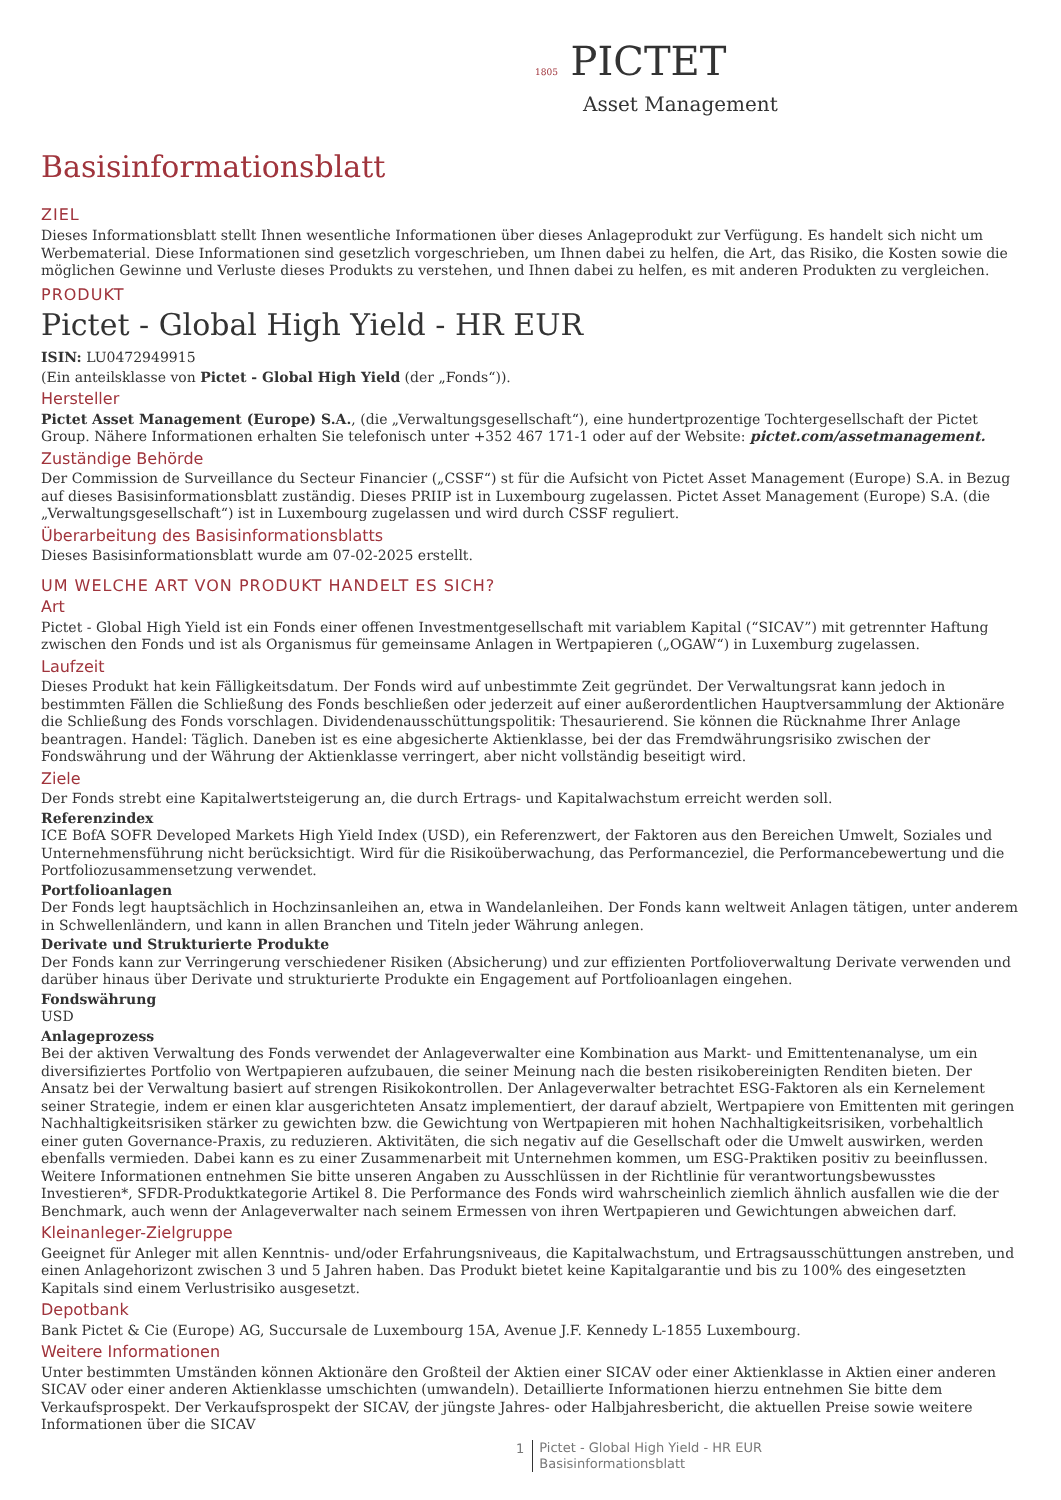1805 PICTET
Asset Management
Basisinformationsblatt
ZIEL
Dieses Informationsblatt stellt Ihnen wesentliche Informationen über dieses Anlageprodukt zur Verfügung. Es handelt sich nicht um Werbematerial. Diese Informationen sind gesetzlich vorgeschrieben, um Ihnen dabei zu helfen, die Art, das Risiko, die Kosten sowie die möglichen Gewinne und Verluste dieses Produkts zu verstehen, und Ihnen dabei zu helfen, es mit anderen Produkten zu vergleichen.
PRODUKT
Pictet - Global High Yield - HR EUR
ISIN: LU0472949915
(Ein anteilsklasse von Pictet - Global High Yield (der „Fonds“)).
Hersteller
Pictet Asset Management (Europe) S.A., (die „Verwaltungsgesellschaft“), eine hundertprozentige Tochtergesellschaft der Pictet Group. Nähere Informationen erhalten Sie telefonisch unter +352 467 171-1 oder auf der Website: pictet.com/assetmanagement.
Zuständige Behörde
Der Commission de Surveillance du Secteur Financier („CSSF“) st für die Aufsicht von Pictet Asset Management (Europe) S.A. in Bezug auf dieses Basisinformationsblatt zuständig. Dieses PRIIP ist in Luxembourg zugelassen. Pictet Asset Management (Europe) S.A. (die „Verwaltungsgesellschaft“) ist in Luxembourg zugelassen und wird durch CSSF reguliert.
Überarbeitung des Basisinformationsblatts
Dieses Basisinformationsblatt wurde am 07-02-2025 erstellt.
UM WELCHE ART VON PRODUKT HANDELT ES SICH?
Art
Pictet - Global High Yield ist ein Fonds einer offenen Investmentgesellschaft mit variablem Kapital (“SICAV”) mit getrennter Haftung zwischen den Fonds und ist als Organismus für gemeinsame Anlagen in Wertpapieren („OGAW“) in Luxemburg zugelassen.
Laufzeit
Dieses Produkt hat kein Fälligkeitsdatum. Der Fonds wird auf unbestimmte Zeit gegründet. Der Verwaltungsrat kann jedoch in bestimmten Fällen die Schließung des Fonds beschließen oder jederzeit auf einer außerordentlichen Hauptversammlung der Aktionäre die Schließung des Fonds vorschlagen. Dividendenausschüttungspolitik: Thesaurierend. Sie können die Rücknahme Ihrer Anlage beantragen. Handel: Täglich. Daneben ist es eine abgesicherte Aktienklasse, bei der das Fremdwährungsrisiko zwischen der Fondswährung und der Währung der Aktienklasse verringert, aber nicht vollständig beseitigt wird.
Ziele
Der Fonds strebt eine Kapitalwertsteigerung an, die durch Ertrags- und Kapitalwachstum erreicht werden soll.
Referenzindex
ICE BofA SOFR Developed Markets High Yield Index (USD), ein Referenzwert, der Faktoren aus den Bereichen Umwelt, Soziales und Unternehmensführung nicht berücksichtigt. Wird für die Risikoüberwachung, das Performanceziel, die Performancebewertung und die Portfoliozusammensetzung verwendet.
Portfolioanlagen
Der Fonds legt hauptsächlich in Hochzinsanleihen an, etwa in Wandelanleihen. Der Fonds kann weltweit Anlagen tätigen, unter anderem in Schwellenländern, und kann in allen Branchen und Titeln jeder Währung anlegen.
Derivate und Strukturierte Produkte
Der Fonds kann zur Verringerung verschiedener Risiken (Absicherung) und zur effizienten Portfolioverwaltung Derivate verwenden und darüber hinaus über Derivate und strukturierte Produkte ein Engagement auf Portfolioanlagen eingehen.
Fondswährung
USD
Anlageprozess
Bei der aktiven Verwaltung des Fonds verwendet der Anlageverwalter eine Kombination aus Markt- und Emittentenanalyse, um ein diversifiziertes Portfolio von Wertpapieren aufzubauen, die seiner Meinung nach die besten risikobereinigten Renditen bieten. Der Ansatz bei der Verwaltung basiert auf strengen Risikokontrollen. Der Anlageverwalter betrachtet ESG-Faktoren als ein Kernelement seiner Strategie, indem er einen klar ausgerichteten Ansatz implementiert, der darauf abzielt, Wertpapiere von Emittenten mit geringen Nachhaltigkeitsrisiken stärker zu gewichten bzw. die Gewichtung von Wertpapieren mit hohen Nachhaltigkeitsrisiken, vorbehaltlich einer guten Governance-Praxis, zu reduzieren. Aktivitäten, die sich negativ auf die Gesellschaft oder die Umwelt auswirken, werden ebenfalls vermieden. Dabei kann es zu einer Zusammenarbeit mit Unternehmen kommen, um ESG-Praktiken positiv zu beeinflussen. Weitere Informationen entnehmen Sie bitte unseren Angaben zu Ausschlüssen in der Richtlinie für verantwortungsbewusstes Investieren*, SFDR-Produktkategorie Artikel 8. Die Performance des Fonds wird wahrscheinlich ziemlich ähnlich ausfallen wie die der Benchmark, auch wenn der Anlageverwalter nach seinem Ermessen von ihren Wertpapieren und Gewichtungen abweichen darf.
Kleinanleger-Zielgruppe
Geeignet für Anleger mit allen Kenntnis- und/oder Erfahrungsniveaus, die Kapitalwachstum, und Ertragsausschüttungen anstreben, und einen Anlagehorizont zwischen 3 und 5 Jahren haben. Das Produkt bietet keine Kapitalgarantie und bis zu 100% des eingesetzten Kapitals sind einem Verlustrisiko ausgesetzt.
Depotbank
Bank Pictet & Cie (Europe) AG, Succursale de Luxembourg 15A, Avenue J.F. Kennedy L-1855 Luxembourg.
Weitere Informationen
Unter bestimmten Umständen können Aktionäre den Großteil der Aktien einer SICAV oder einer Aktienklasse in Aktien einer anderen SICAV oder einer anderen Aktienklasse umschichten (umwandeln). Detaillierte Informationen hierzu entnehmen Sie bitte dem Verkaufsprospekt. Der Verkaufsprospekt der SICAV, der jüngste Jahres- oder Halbjahresbericht, die aktuellen Preise sowie weitere Informationen über die SICAV
1
Pictet - Global High Yield - HR EUR
Basisinformationsblatt